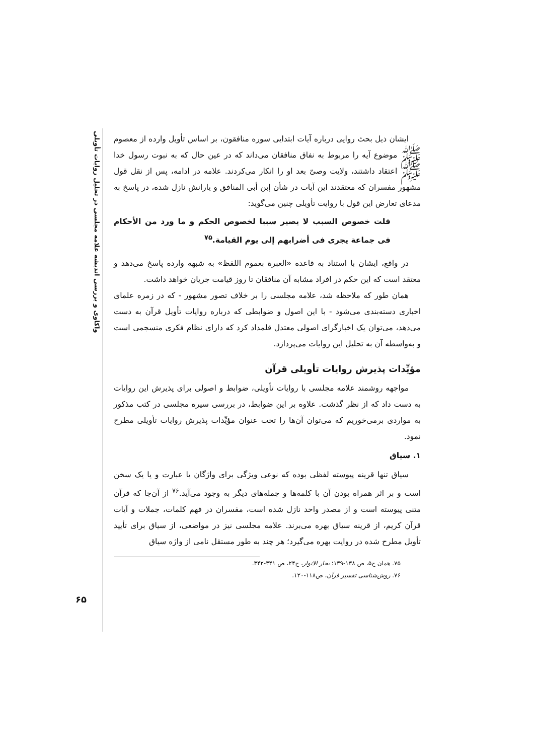واکاوی و بررسی اندیشه علامه مجلسی در تحلیل روایات تأویلی
ایشان ذیل بحث روایی درباره آیات ابتدایی سوره منافقون، بر اساس تأویل وارده از معصوم ﷺ موضوع آیه را مربوط به نفاق منافقان می‌داند که در عین حال که به نبوت رسول خدا ﷺ اعتقاد داشتند، ولایت وصیّ بعد او را انکار می‌کردند. علامه در ادامه، پس از نقل قول مشهور مفسران که معتقدند این آیات در شأن إبن أبی المنافق و یارانش نازل شده، در پاسخ به مدعای تعارض این قول با روایت تأویلی چنین می‌گوید:
قلت خصوص السبب لا یصیر سببا لخصوص الحکم و ما ورد من الأحکام فی جماعة یجری فی أضرابهم إلی یوم القیامة.<sup>۷۵</sup>
در واقع، ایشان با استناد به قاعده «العبرة بعموم اللفظ» به شبهه وارده پاسخ می‌دهد و معتقد است که این حکم در افراد مشابه آن منافقان تا روز قیامت جریان خواهد داشت.
همان طور که ملاحظه شد، علامه مجلسی را بر خلاف تصور مشهور - که در زمره علمای اخباری دسته‌بندی می‌شود - با این اصول و ضوابطی که درباره روایات تأویل قرآن به دست می‌دهد، می‌توان یک اخبارگرای اصولی معتدل قلمداد کرد که دارای نظام فکری منسجمی است و به‌واسطه آن به تحلیل این روایات می‌پردازد.
مؤیِّدات پذیرش روایات تأویلی قرآن
مواجهه روشمند علامه مجلسی با روایات تأویلی، ضوابط و اصولی برای پذیرش این روایات به دست داد که از نظر گذشت. علاوه بر این ضوابط، در بررسی سیره مجلسی در کتب مذکور به مواردی برمی‌خوریم که می‌توان آن‌ها را تحت عنوان مؤیِّدات پذیرش روایات تأویلی مطرح نمود.
۱. سیاق
سیاق تنها قرینه پیوسته لفظی بوده که نوعی ویژگی برای واژگان یا عبارت و یا یک سخن است و بر اثر همراه بودن آن با کلمه‌ها و جمله‌های دیگر به وجود می‌آید.<sup>۷۶</sup> از آن‌جا که قرآن متنی پیوسته است و از مصدر واحد نازل شده است، مفسران در فهم کلمات، جملات و آیات قرآن کریم، از قرینه سیاق بهره می‌برند. علامه مجلسی نیز در مواضعی، از سیاق برای تأیید تأویل مطرح شده در روایت بهره می‌گیرد؛ هر چند به طور مستقل نامی از واژه سیاق
۷۵. همان ج۵، ص ۱۳۸-۱۳۹؛ بحار الانوار، ج۲۴، ص ۳۴۱-۳۴۲.
۷۶. روش‌شناسی تفسیر قرآن، ص۱۱۸-۱۲۰.
۶۵